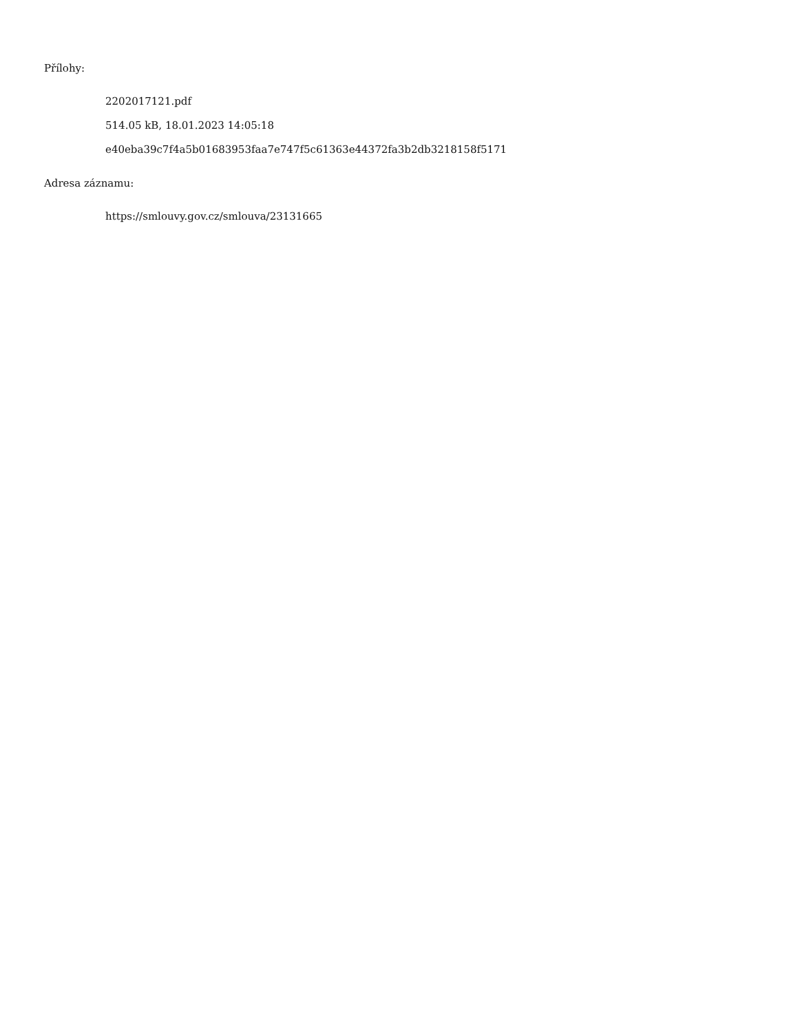Přílohy:
2202017121.pdf
514.05 kB, 18.01.2023 14:05:18
e40eba39c7f4a5b01683953faa7e747f5c61363e44372fa3b2db3218158f5171
Adresa záznamu:
https://smlouvy.gov.cz/smlouva/23131665